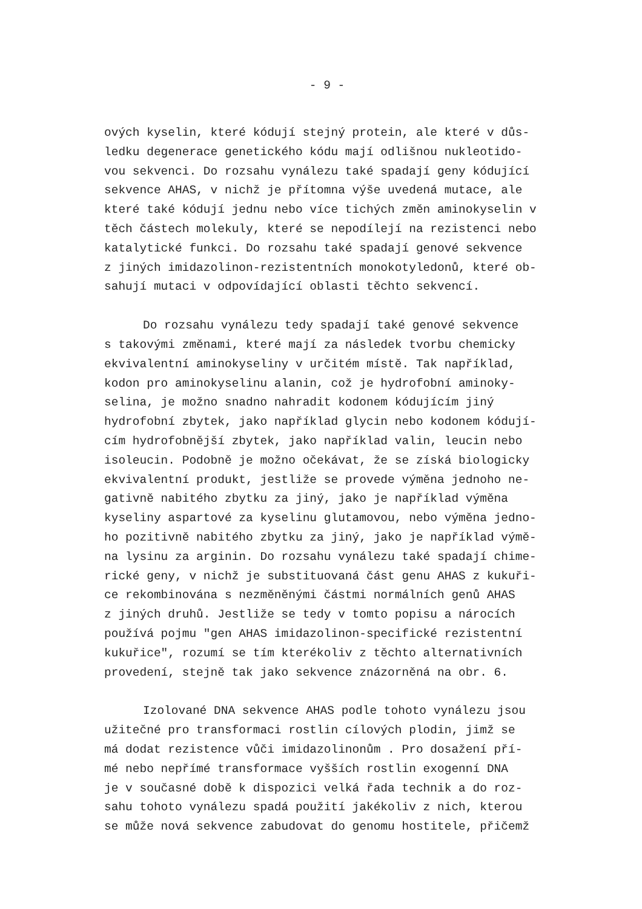- 9 -
ových kyselin, které kódují stejný protein, ale které v důs-
ledku degenerace genetického kódu mají odlišnou nukleotido-
vou sekvenci. Do rozsahu vynálezu také spadají geny kódující
sekvence AHAS, v nichž je přítomna výše uvedená mutace, ale
které také kódují jednu nebo více tichých změn aminokyselin v
těch částech molekuly, které se nepodílejí na rezistenci nebo
katalytické funkci. Do rozsahu také spadají genové sekvence
z jiných imidazolinon-rezistentních monokotyledonů, které ob-
sahují mutaci v odpovídající oblasti těchto sekvencí.
Do rozsahu vynálezu tedy spadají také genové sekvence
s takovými změnami, které mají za následek tvorbu chemicky
ekvivalentní aminokyseliny v určitém místě. Tak například,
kodon pro aminokyselinu alanin, což je hydrofobní aminoky-
selina, je možno snadno nahradit kodonem kódujícím jiný
hydrofobní zbytek, jako například glycin nebo kodonem kódují-
cím hydrofobnější zbytek, jako například valin, leucin nebo
isoleucin. Podobně je možno očekávat, že se získá biologicky
ekvivalentní produkt, jestliže se provede výměna jednoho ne-
gativně nabitého zbytku za jiný, jako je například výměna
kyseliny aspartové za kyselinu glutamovou, nebo výměna jedno-
ho pozitivně nabitého zbytku za jiný, jako je například výmě-
na lysinu za arginin. Do rozsahu vynálezu také spadají chime-
rické geny, v nichž je substituovaná část genu AHAS z kukuři-
ce rekombinována s nezměněnými částmi normálních genů AHAS
z jiných druhů. Jestliže se tedy v tomto popisu a nárocích
používá pojmu "gen AHAS imidazolinon-specifické rezistentní
kukuřice", rozumí se tím kterékoliv z těchto alternativních
provedení, stejně tak jako sekvence znázorněná na obr. 6.
Izolované DNA sekvence AHAS podle tohoto vynálezu jsou
užitečné pro transformaci rostlin cílových plodin, jimž se
má dodat rezistence vůči imidazolinonům . Pro dosažení pří-
mé nebo nepřímé transformace vyšších rostlin exogenní DNA
je v současné době k dispozici velká řada technik a do roz-
sahu tohoto vynálezu spadá použití jakékoliv z nich, kterou
se může nová sekvence zabudovat do genomu hostitele, přičemž